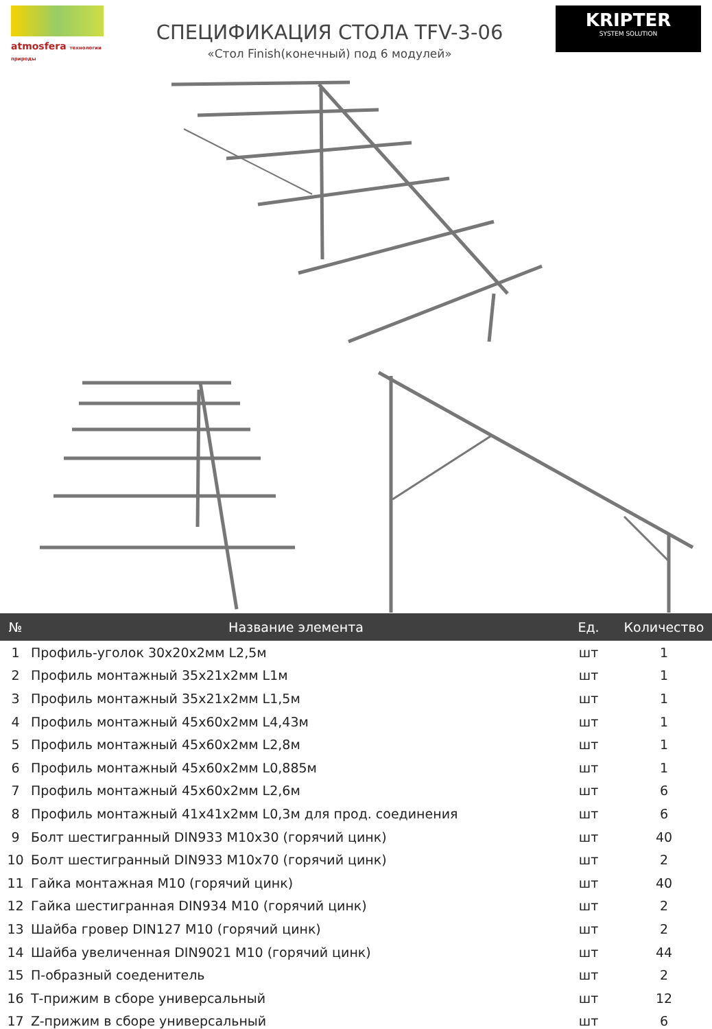atmosfera технологии природы
СПЕЦИФИКАЦИЯ СТОЛА TFV-3-06
«Стол Finish(конечный) под 6 модулей»
KRIPTER
SYSTEM SOLUTION
| № | Название элемента | Ед. | Количество |
| --- | --- | --- | --- |
| 1 | Профиль-уголок 30х20х2мм L2,5м | шт | 1 |
| 2 | Профиль монтажный 35х21х2мм L1м | шт | 1 |
| 3 | Профиль монтажный 35х21х2мм L1,5м | шт | 1 |
| 4 | Профиль монтажный 45х60х2мм L4,43м | шт | 1 |
| 5 | Профиль монтажный 45х60х2мм L2,8м | шт | 1 |
| 6 | Профиль монтажный 45х60х2мм L0,885м | шт | 1 |
| 7 | Профиль монтажный 45х60х2мм L2,6м | шт | 6 |
| 8 | Профиль монтажный 41х41х2мм L0,3м для прод. соединения | шт | 6 |
| 9 | Болт шестигранный DIN933 M10х30 (горячий цинк) | шт | 40 |
| 10 | Болт шестигранный DIN933 M10х70 (горячий цинк) | шт | 2 |
| 11 | Гайка монтажная М10 (горячий цинк) | шт | 40 |
| 12 | Гайка шестигранная DIN934 M10 (горячий цинк) | шт | 2 |
| 13 | Шайба гровер DIN127 M10 (горячий цинк) | шт | 2 |
| 14 | Шайба увеличенная DIN9021 M10 (горячий цинк) | шт | 44 |
| 15 | П-образный соеденитель | шт | 2 |
| 16 | Т-прижим в сборе универсальный | шт | 12 |
| 17 | Z-прижим в сборе универсальный | шт | 6 |